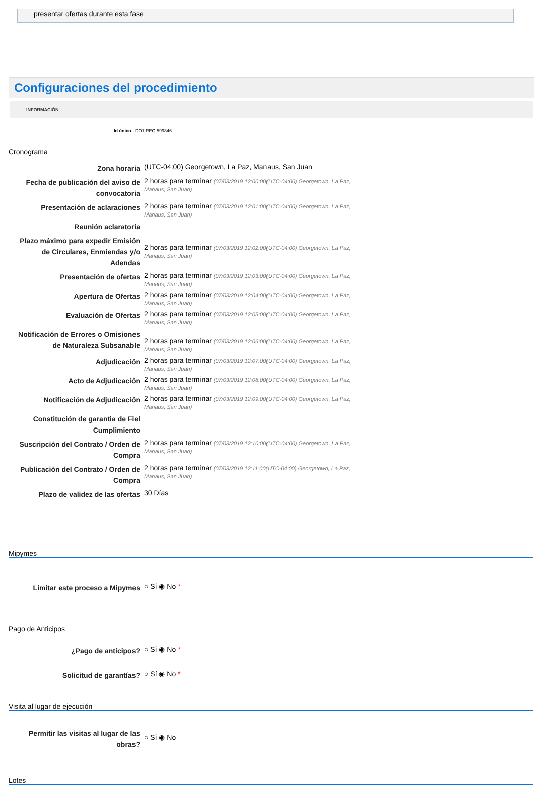presentar ofertas durante esta fase
Configuraciones del procedimiento
INFORMACIÓN
Id único DO1.REQ.599846
Cronograma
| Zona horaria | (UTC-04:00) Georgetown, La Paz, Manaus, San Juan |
| Fecha de publicación del aviso de convocatoria | 2 horas para terminar (07/03/2019 12:00:00(UTC-04:00) Georgetown, La Paz, Manaus, San Juan) |
| Presentación de aclaraciones | 2 horas para terminar (07/03/2019 12:01:00(UTC-04:00) Georgetown, La Paz, Manaus, San Juan) |
| Reunión aclaratoria | |
| Plazo máximo para expedir Emisión de Circulares, Enmiendas y/o Adendas | 2 horas para terminar (07/03/2019 12:02:00(UTC-04:00) Georgetown, La Paz, Manaus, San Juan) |
| Presentación de ofertas | 2 horas para terminar (07/03/2019 12:03:00(UTC-04:00) Georgetown, La Paz, Manaus, San Juan) |
| Apertura de Ofertas | 2 horas para terminar (07/03/2019 12:04:00(UTC-04:00) Georgetown, La Paz, Manaus, San Juan) |
| Evaluación de Ofertas | 2 horas para terminar (07/03/2019 12:05:00(UTC-04:00) Georgetown, La Paz, Manaus, San Juan) |
| Notificación de Errores o Omisiones de Naturaleza Subsanable | 2 horas para terminar (07/03/2019 12:06:00(UTC-04:00) Georgetown, La Paz, Manaus, San Juan) |
| Adjudicación | 2 horas para terminar (07/03/2019 12:07:00(UTC-04:00) Georgetown, La Paz, Manaus, San Juan) |
| Acto de Adjudicación | 2 horas para terminar (07/03/2019 12:08:00(UTC-04:00) Georgetown, La Paz, Manaus, San Juan) |
| Notificación de Adjudicación | 2 horas para terminar (07/03/2019 12:09:00(UTC-04:00) Georgetown, La Paz, Manaus, San Juan) |
| Constitución de garantia de Fiel Cumplimiento | |
| Suscripción del Contrato / Orden de Compra | 2 horas para terminar (07/03/2019 12:10:00(UTC-04:00) Georgetown, La Paz, Manaus, San Juan) |
| Publicación del Contrato / Orden de Compra | 2 horas para terminar (07/03/2019 12:11:00(UTC-04:00) Georgetown, La Paz, Manaus, San Juan) |
| Plazo de validez de las ofertas | 30 Días |
Mipymes
| Limitar este proceso a Mipymes | ○ Sí ◉ No * |
Pago de Anticipos
| ¿Pago de anticipos? | ○ Sí ◉ No * |
| Solicitud de garantías? | ○ Sí ◉ No * |
Visita al lugar de ejecución
| Permitir las visitas al lugar de las obras? | ○ Sí ◉ No |
Lotes